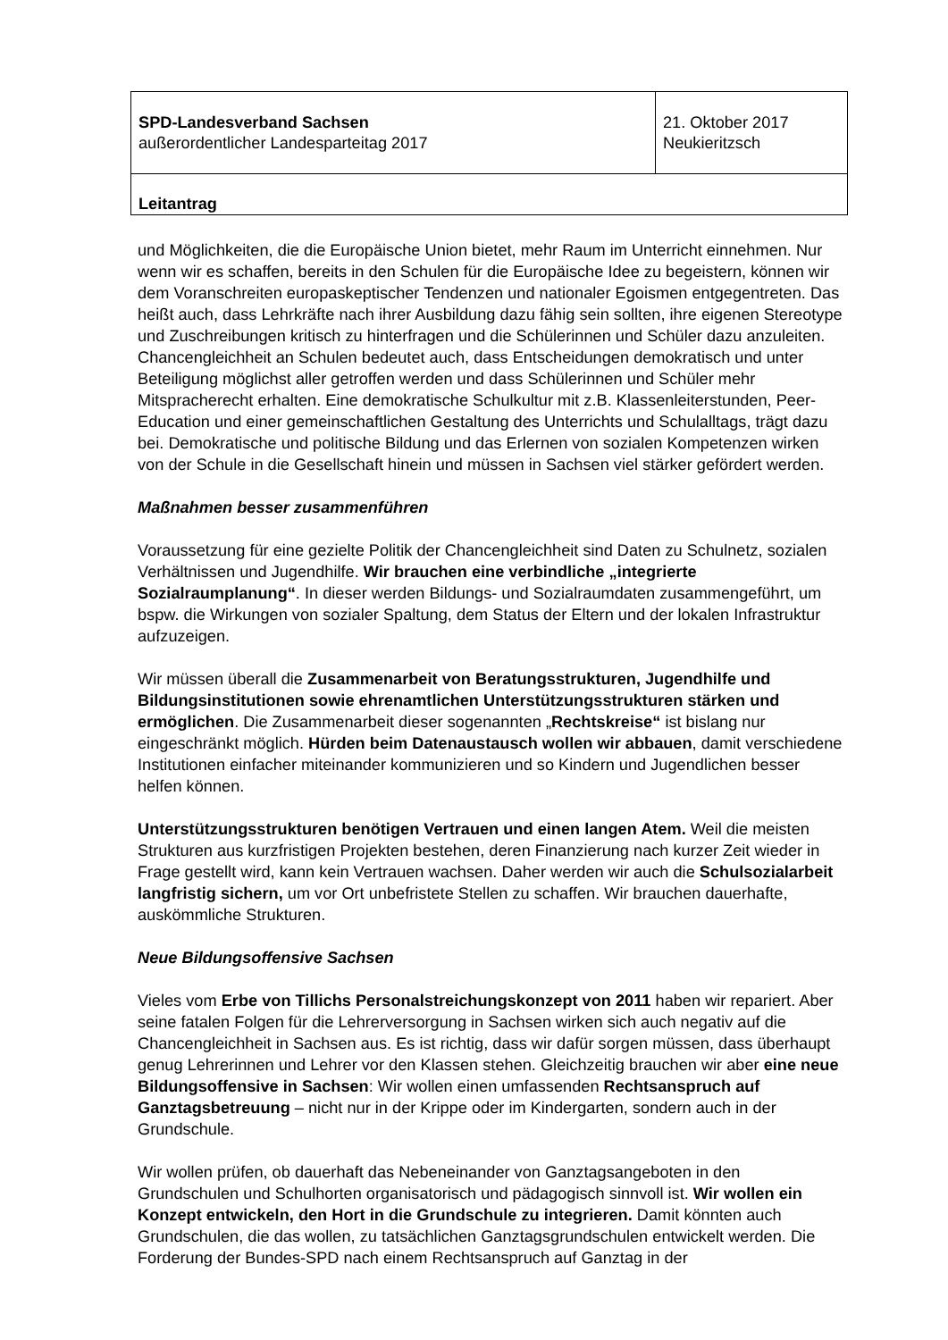| SPD-Landesverband Sachsen außerordentlicher Landesparteitag 2017 | 21. Oktober 2017 Neukieritzsch |
| Leitantrag | |
und Möglichkeiten, die die Europäische Union bietet, mehr Raum im Unterricht einnehmen. Nur wenn wir es schaffen, bereits in den Schulen für die Europäische Idee zu begeistern, können wir dem Voranschreiten europaskeptischer Tendenzen und nationaler Egoismen entgegentreten. Das heißt auch, dass Lehrkräfte nach ihrer Ausbildung dazu fähig sein sollten, ihre eigenen Stereotype und Zuschreibungen kritisch zu hinterfragen und die Schülerinnen und Schüler dazu anzuleiten. Chancengleichheit an Schulen bedeutet auch, dass Entscheidungen demokratisch und unter Beteiligung möglichst aller getroffen werden und dass Schülerinnen und Schüler mehr Mitspracherecht erhalten. Eine demokratische Schulkultur mit z.B. Klassenleiterstunden, Peer-Education und einer gemeinschaftlichen Gestaltung des Unterrichts und Schulalltags, trägt dazu bei. Demokratische und politische Bildung und das Erlernen von sozialen Kompetenzen wirken von der Schule in die Gesellschaft hinein und müssen in Sachsen viel stärker gefördert werden.
Maßnahmen besser zusammenführen
Voraussetzung für eine gezielte Politik der Chancengleichheit sind Daten zu Schulnetz, sozialen Verhältnissen und Jugendhilfe. Wir brauchen eine verbindliche „integrierte Sozialraumplanung“. In dieser werden Bildungs- und Sozialraumdaten zusammengeführt, um bspw. die Wirkungen von sozialer Spaltung, dem Status der Eltern und der lokalen Infrastruktur aufzuzeigen.
Wir müssen überall die Zusammenarbeit von Beratungsstrukturen, Jugendhilfe und Bildungsinstitutionen sowie ehrenamtlichen Unterstützungsstrukturen stärken und ermöglichen. Die Zusammenarbeit dieser sogenannten „Rechtskreise“ ist bislang nur eingeschränkt möglich. Hürden beim Datenaustausch wollen wir abbauen, damit verschiedene Institutionen einfacher miteinander kommunizieren und so Kindern und Jugendlichen besser helfen können.
Unterstützungsstrukturen benötigen Vertrauen und einen langen Atem. Weil die meisten Strukturen aus kurzfristigen Projekten bestehen, deren Finanzierung nach kurzer Zeit wieder in Frage gestellt wird, kann kein Vertrauen wachsen. Daher werden wir auch die Schulsozialarbeit langfristig sichern, um vor Ort unbefristete Stellen zu schaffen. Wir brauchen dauerhafte, auskömmliche Strukturen.
Neue Bildungsoffensive Sachsen
Vieles vom Erbe von Tillichs Personalstreichungskonzept von 2011 haben wir repariert. Aber seine fatalen Folgen für die Lehrerversorgung in Sachsen wirken sich auch negativ auf die Chancengleichheit in Sachsen aus. Es ist richtig, dass wir dafür sorgen müssen, dass überhaupt genug Lehrerinnen und Lehrer vor den Klassen stehen. Gleichzeitig brauchen wir aber eine neue Bildungsoffensive in Sachsen: Wir wollen einen umfassenden Rechtsanspruch auf Ganztagsbetreuung – nicht nur in der Krippe oder im Kindergarten, sondern auch in der Grundschule.
Wir wollen prüfen, ob dauerhaft das Nebeneinander von Ganztagsangeboten in den Grundschulen und Schulhorten organisatorisch und pädagogisch sinnvoll ist. Wir wollen ein Konzept entwickeln, den Hort in die Grundschule zu integrieren. Damit könnten auch Grundschulen, die das wollen, zu tatsächlichen Ganztagsgrundschulen entwickelt werden. Die Forderung der Bundes-SPD nach einem Rechtsanspruch auf Ganztag in der